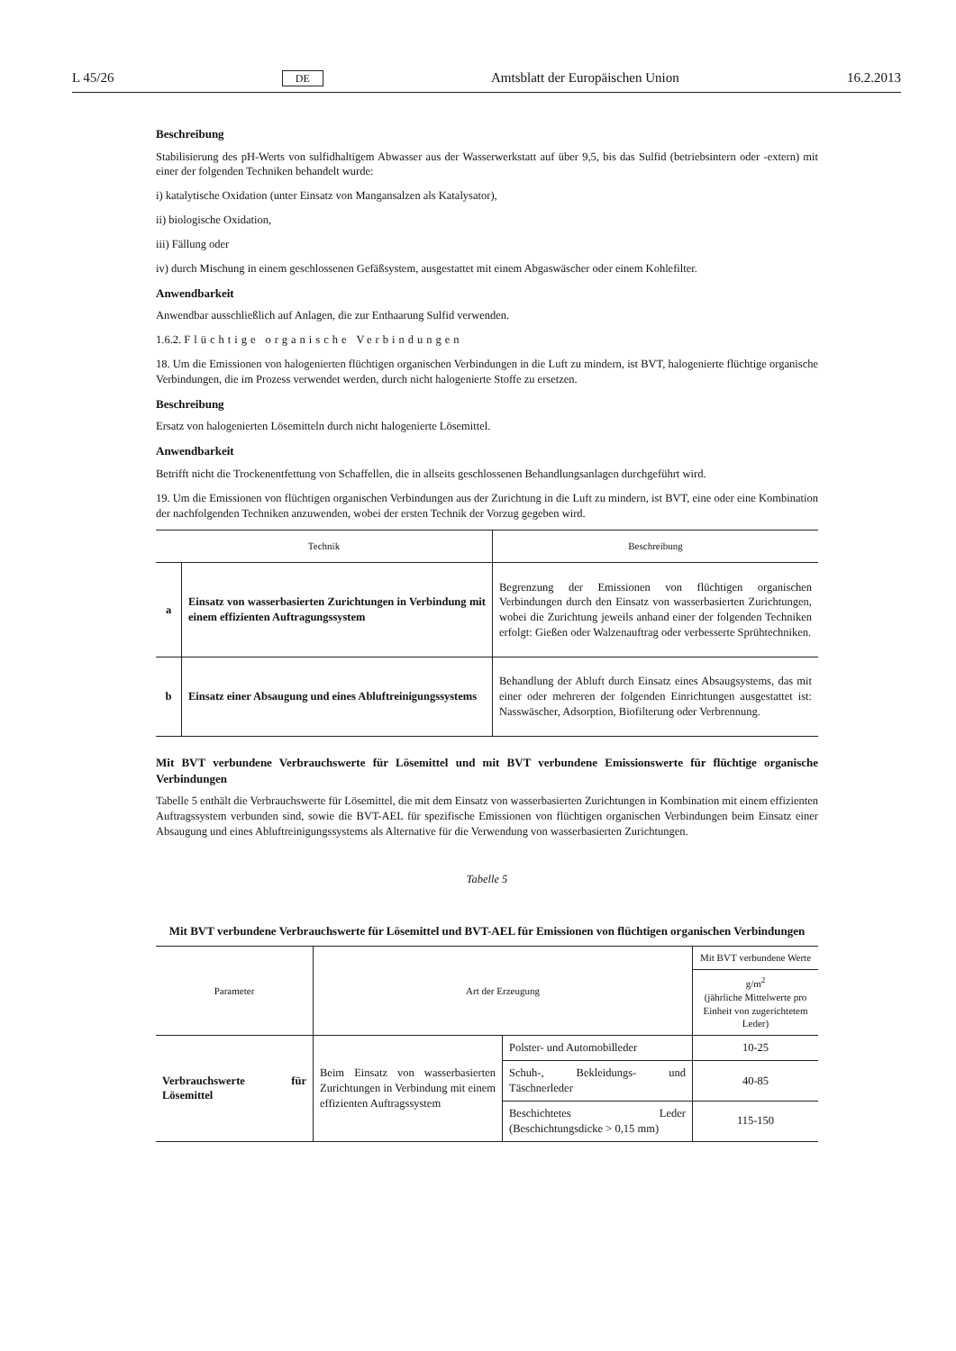L 45/26 DE Amtsblatt der Europäischen Union 16.2.2013
Beschreibung
Stabilisierung des pH-Werts von sulfidhaltigem Abwasser aus der Wasserwerkstatt auf über 9,5, bis das Sulfid (betriebsintern oder -extern) mit einer der folgenden Techniken behandelt wurde:
i) katalytische Oxidation (unter Einsatz von Mangansalzen als Katalysator),
ii) biologische Oxidation,
iii) Fällung oder
iv) durch Mischung in einem geschlossenen Gefäßsystem, ausgestattet mit einem Abgaswäscher oder einem Kohlefilter.
Anwendbarkeit
Anwendbar ausschließlich auf Anlagen, die zur Enthaarung Sulfid verwenden.
1.6.2. Flüchtige organische Verbindungen
18. Um die Emissionen von halogenierten flüchtigen organischen Verbindungen in die Luft zu mindern, ist BVT, halogenierte flüchtige organische Verbindungen, die im Prozess verwendet werden, durch nicht halogenierte Stoffe zu ersetzen.
Beschreibung
Ersatz von halogenierten Lösemitteln durch nicht halogenierte Lösemittel.
Anwendbarkeit
Betrifft nicht die Trockenentfettung von Schaffellen, die in allseits geschlossenen Behandlungsanlagen durchgeführt wird.
19. Um die Emissionen von flüchtigen organischen Verbindungen aus der Zurichtung in die Luft zu mindern, ist BVT, eine oder eine Kombination der nachfolgenden Techniken anzuwenden, wobei der ersten Technik der Vorzug gegeben wird.
| Technik | | Beschreibung |
| --- | --- | --- |
| a | Einsatz von wasserbasierten Zurichtungen in Verbindung mit einem effizienten Auftragungssystem | Begrenzung der Emissionen von flüchtigen organischen Verbindungen durch den Einsatz von wasserbasierten Zurichtungen, wobei die Zurichtung jeweils anhand einer der folgenden Techniken erfolgt: Gießen oder Walzenauftrag oder verbesserte Sprühtechniken. |
| b | Einsatz einer Absaugung und eines Abluftreinigungssystems | Behandlung der Abluft durch Einsatz eines Absaugsystems, das mit einer oder mehreren der folgenden Einrichtungen ausgestattet ist: Nasswäscher, Adsorption, Biofilterung oder Verbrennung. |
Mit BVT verbundene Verbrauchswerte für Lösemittel und mit BVT verbundene Emissionswerte für flüchtige organische Verbindungen
Tabelle 5 enthält die Verbrauchswerte für Lösemittel, die mit dem Einsatz von wasserbasierten Zurichtungen in Kombination mit einem effizienten Auftragssystem verbunden sind, sowie die BVT-AEL für spezifische Emissionen von flüchtigen organischen Verbindungen beim Einsatz einer Absaugung und eines Abluftreinigungssystems als Alternative für die Verwendung von wasserbasierten Zurichtungen.
Tabelle 5
Mit BVT verbundene Verbrauchswerte für Lösemittel und BVT-AEL für Emissionen von flüchtigen organischen Verbindungen
| Parameter | Art der Erzeugung | | Mit BVT verbundene Werte |
| --- | --- | --- | --- |
| | | | g/m<sup>2</sup> (jährliche Mittelwerte pro Einheit von zugerichtetem Leder) |
| Verbrauchswerte für Lösemittel | Beim Einsatz von wasserbasierten Zurichtungen in Verbindung mit einem effizienten Auftragssystem | Polster- und Automobilleder | 10-25 |
| | | Schuh-, Bekleidungs- und Täschnerleder | 40-85 |
| | | Beschichtetes Leder (Beschichtungsdicke > 0,15 mm) | 115-150 |